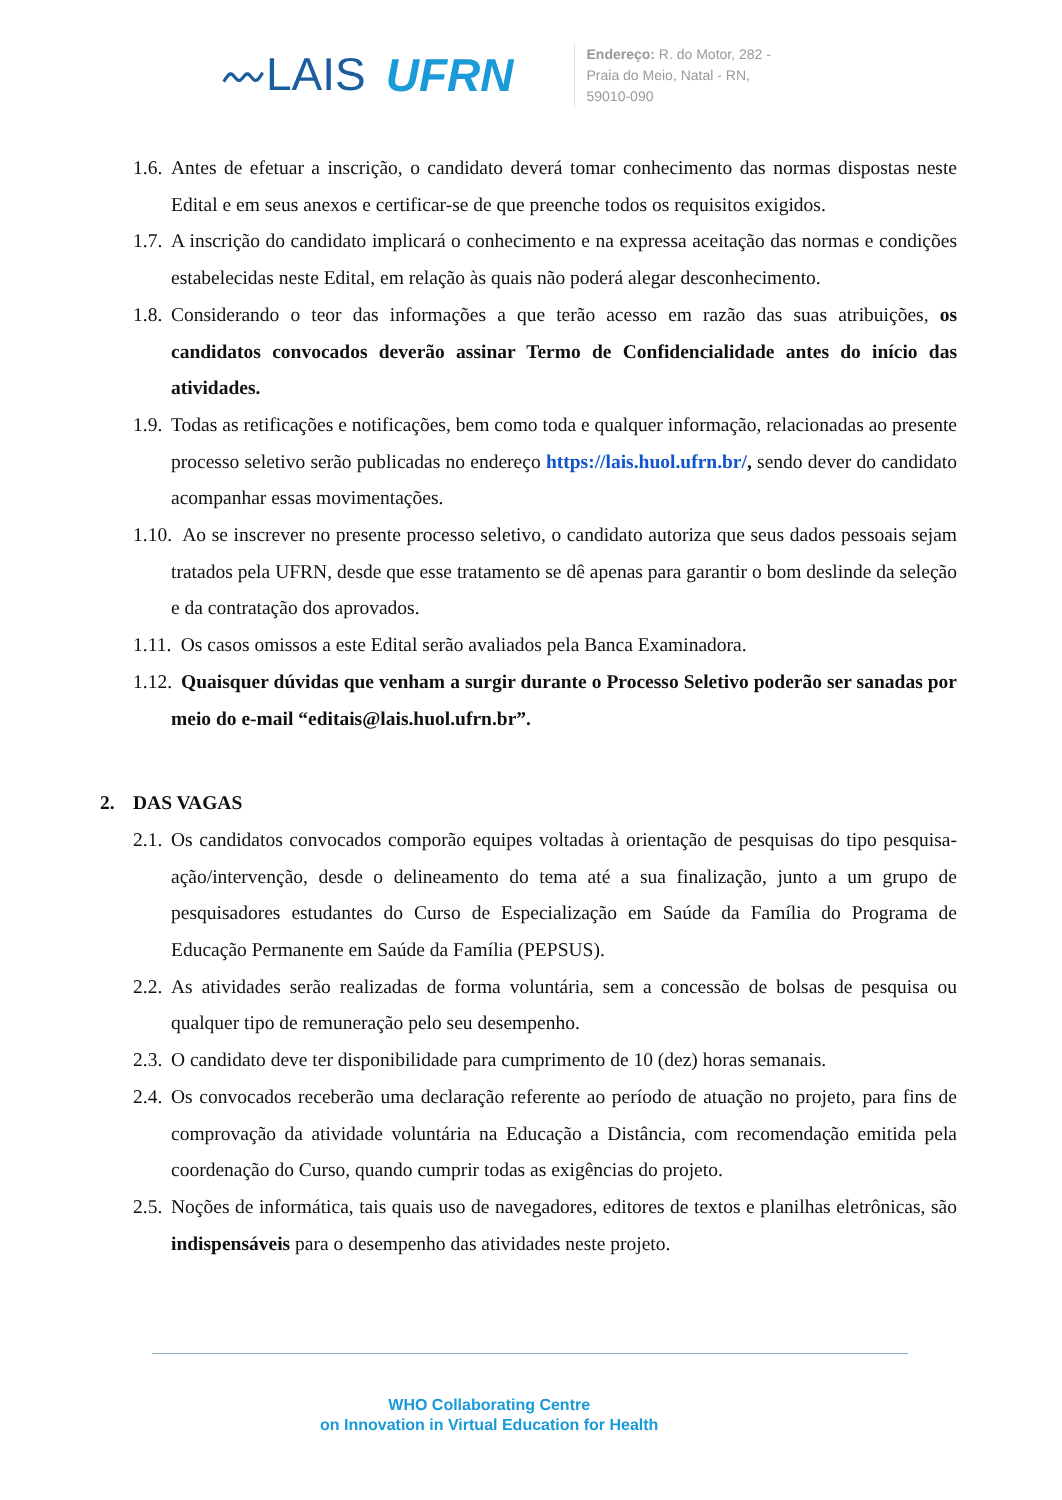〰LAIS UFRN
Endereço: R. do Motor, 282 -
Praia do Meio, Natal - RN,
59010-090
1.6.
Antes de efetuar a inscrição, o candidato deverá tomar conhecimento das normas dispostas neste Edital e em seus anexos e certificar-se de que preenche todos os requisitos exigidos.
1.7.
A inscrição do candidato implicará o conhecimento e na expressa aceitação das normas e condições estabelecidas neste Edital, em relação às quais não poderá alegar desconhecimento.
1.8.
Considerando o teor das informações a que terão acesso em razão das suas atribuições, os candidatos convocados deverão assinar Termo de Confidencialidade antes do início das atividades.
1.9.
Todas as retificações e notificações, bem como toda e qualquer informação, relacionadas ao presente processo seletivo serão publicadas no endereço https://lais.huol.ufrn.br/, sendo dever do candidato acompanhar essas movimentações.
1.10.
Ao se inscrever no presente processo seletivo, o candidato autoriza que seus dados pessoais sejam tratados pela UFRN, desde que esse tratamento se dê apenas para garantir o bom deslinde da seleção e da contratação dos aprovados.
1.11.
Os casos omissos a este Edital serão avaliados pela Banca Examinadora.
1.12.
Quaisquer dúvidas que venham a surgir durante o Processo Seletivo poderão ser sanadas por meio do e-mail “editais@lais.huol.ufrn.br”.
2. DAS VAGAS
2.1.
Os candidatos convocados comporão equipes voltadas à orientação de pesquisas do tipo pesquisa-ação/intervenção, desde o delineamento do tema até a sua finalização, junto a um grupo de pesquisadores estudantes do Curso de Especialização em Saúde da Família do Programa de Educação Permanente em Saúde da Família (PEPSUS).
2.2.
As atividades serão realizadas de forma voluntária, sem a concessão de bolsas de pesquisa ou qualquer tipo de remuneração pelo seu desempenho.
2.3.
O candidato deve ter disponibilidade para cumprimento de 10 (dez) horas semanais.
2.4.
Os convocados receberão uma declaração referente ao período de atuação no projeto, para fins de comprovação da atividade voluntária na Educação a Distância, com recomendação emitida pela coordenação do Curso, quando cumprir todas as exigências do projeto.
2.5.
Noções de informática, tais quais uso de navegadores, editores de textos e planilhas eletrônicas, são indispensáveis para o desempenho das atividades neste projeto.
WHO Collaborating Centre
on Innovation in Virtual Education for Health